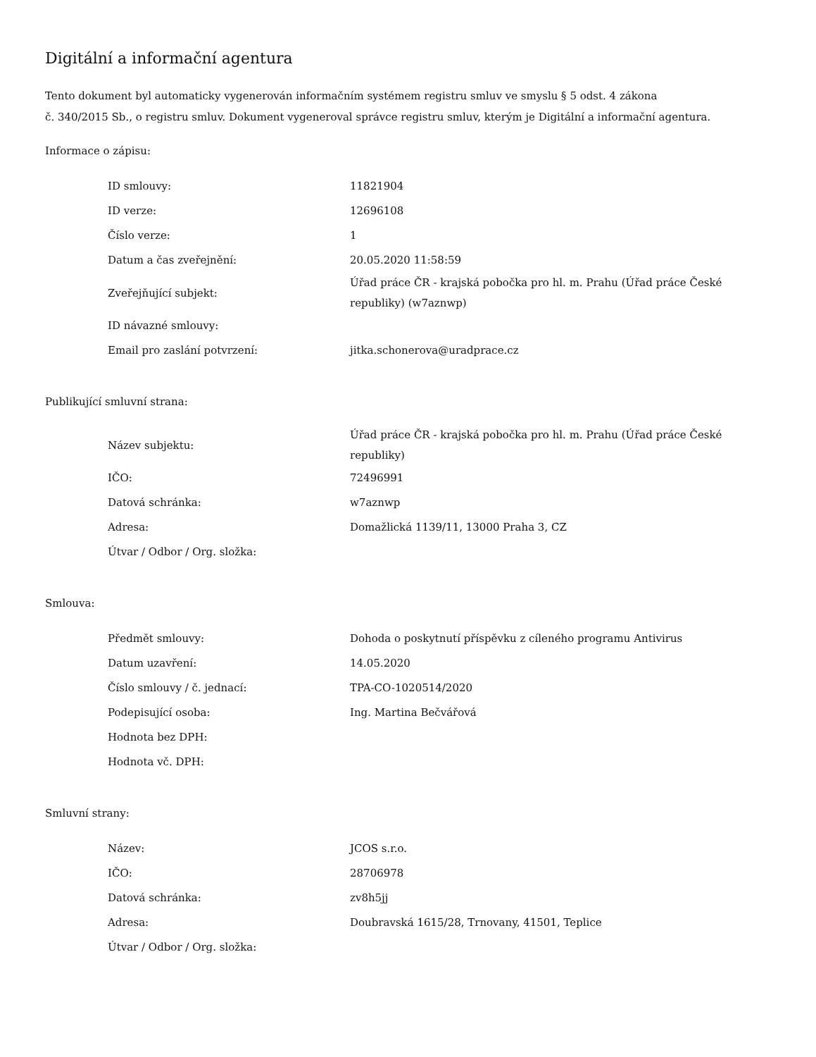Digitální a informační agentura
Tento dokument byl automaticky vygenerován informačním systémem registru smluv ve smyslu § 5 odst. 4 zákona
č. 340/2015 Sb., o registru smluv. Dokument vygeneroval správce registru smluv, kterým je Digitální a informační agentura.
Informace o zápisu:
| ID smlouvy: | 11821904 |
| ID verze: | 12696108 |
| Číslo verze: | 1 |
| Datum a čas zveřejnění: | 20.05.2020 11:58:59 |
| Zveřejňující subjekt: | Úřad práce ČR - krajská pobočka pro hl. m. Prahu (Úřad práce České republiky) (w7aznwp) |
| ID návazné smlouvy: | |
| Email pro zaslání potvrzení: | jitka.schonerova@uradprace.cz |
Publikující smluvní strana:
| Název subjektu: | Úřad práce ČR - krajská pobočka pro hl. m. Prahu (Úřad práce České republiky) |
| IČO: | 72496991 |
| Datová schránka: | w7aznwp |
| Adresa: | Domažlická 1139/11, 13000 Praha 3, CZ |
| Útvar / Odbor / Org. složka: | |
Smlouva:
| Předmět smlouvy: | Dohoda o poskytnutí příspěvku z cíleného programu Antivirus |
| Datum uzavření: | 14.05.2020 |
| Číslo smlouvy / č. jednací: | TPA-CO-1020514/2020 |
| Podepisující osoba: | Ing. Martina Bečvářová |
| Hodnota bez DPH: | |
| Hodnota vč. DPH: | |
Smluvní strany:
| Název: | JCOS s.r.o. |
| IČO: | 28706978 |
| Datová schránka: | zv8h5jj |
| Adresa: | Doubravská 1615/28, Trnovany, 41501, Teplice |
| Útvar / Odbor / Org. složka: | |